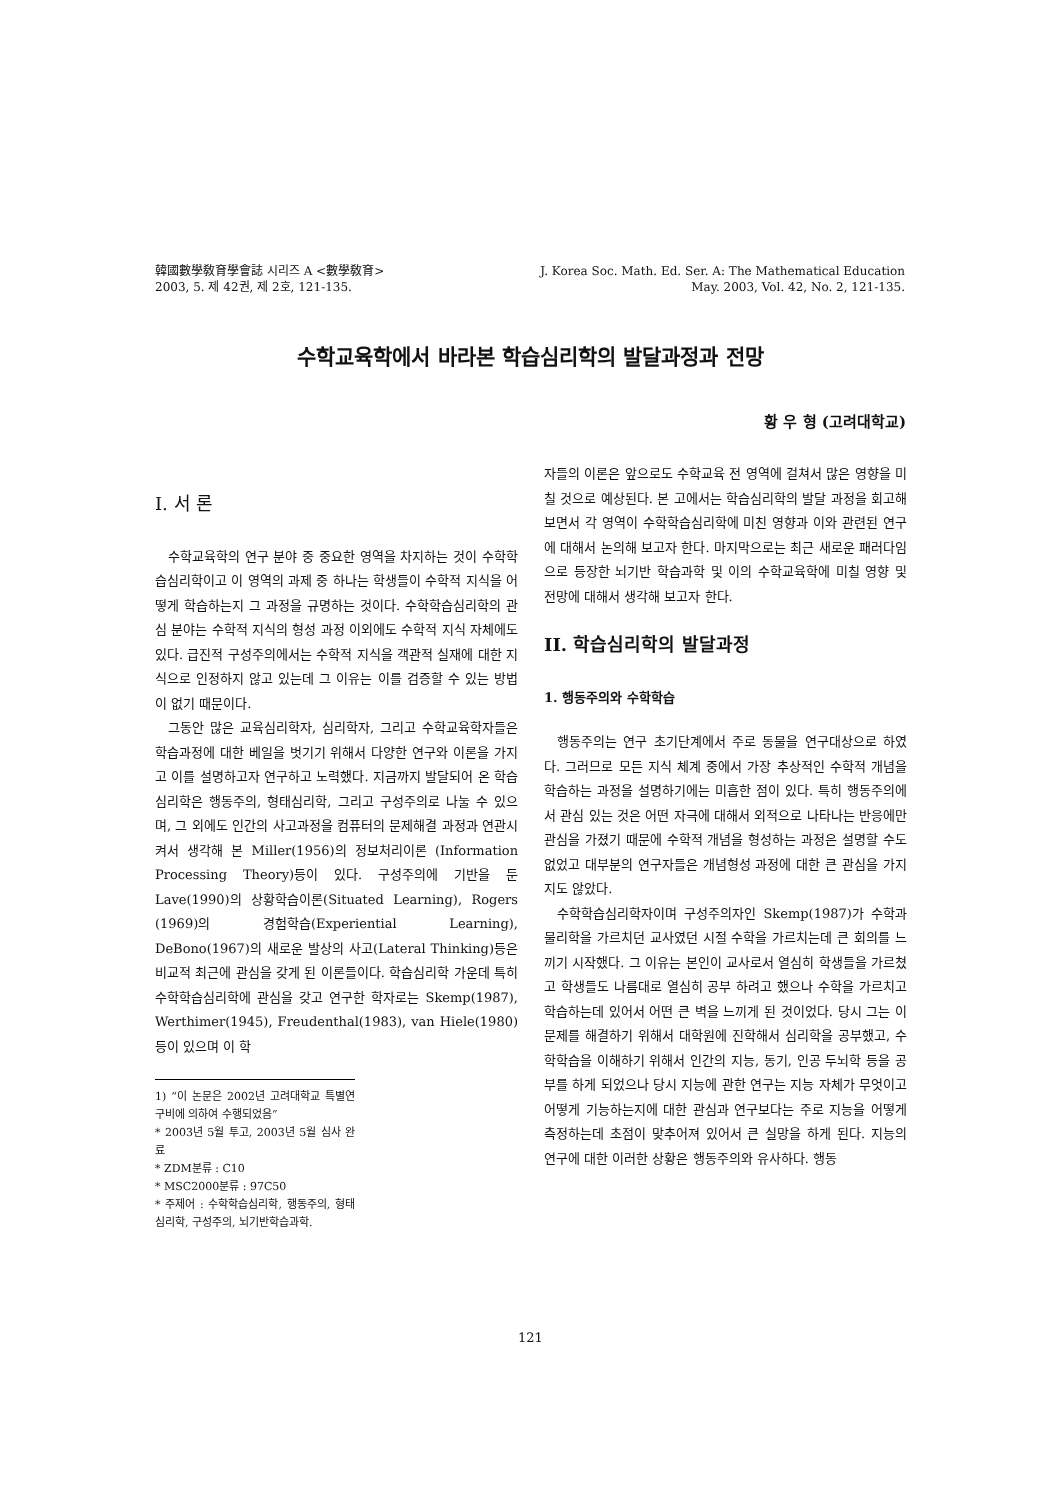韓國數學敎育學會誌 시리즈 A <數學敎育>
2003, 5. 제 42권, 제 2호, 121-135.
J. Korea Soc. Math. Ed. Ser. A: The Mathematical Education
May. 2003, Vol. 42, No. 2, 121-135.
수학교육학에서 바라본 학습심리학의 발달과정과 전망
황 우 형 (고려대학교)
I. 서 론
수학교육학의 연구 분야 중 중요한 영역을 차지하는 것이 수학학습심리학이고 이 영역의 과제 중 하나는 학생들이 수학적 지식을 어떻게 학습하는지 그 과정을 규명하는 것이다. 수학학습심리학의 관심 분야는 수학적 지식의 형성 과정 이외에도 수학적 지식 자체에도 있다. 급진적 구성주의에서는 수학적 지식을 객관적 실재에 대한 지식으로 인정하지 않고 있는데 그 이유는 이를 검증할 수 있는 방법이 없기 때문이다.
그동안 많은 교육심리학자, 심리학자, 그리고 수학교육학자들은 학습과정에 대한 베일을 벗기기 위해서 다양한 연구와 이론을 가지고 이를 설명하고자 연구하고 노력했다. 지금까지 발달되어 온 학습심리학은 행동주의, 형태심리학, 그리고 구성주의로 나눌 수 있으며, 그 외에도 인간의 사고과정을 컴퓨터의 문제해결 과정과 연관시켜서 생각해 본 Miller(1956)의 정보처리이론 (Information Processing Theory)등이 있다. 구성주의에 기반을 둔 Lave(1990)의 상황학습이론(Situated Learning), Rogers (1969)의 경험학습(Experiential Learning), DeBono(1967)의 새로운 발상의 사고(Lateral Thinking)등은 비교적 최근에 관심을 갖게 된 이론들이다. 학습심리학 가운데 특히 수학학습심리학에 관심을 갖고 연구한 학자로는 Skemp(1987), Werthimer(1945), Freudenthal(1983), van Hiele(1980) 등이 있으며 이 학
1) “이 논문은 2002년 고려대학교 특별연구비에 의하여 수행되었음”
* 2003년 5월 투고, 2003년 5월 심사 완료
* ZDM분류 : C10
* MSC2000분류 : 97C50
* 주제어 : 수학학습심리학, 행동주의, 형태심리학, 구성주의, 뇌기반학습과학.
자들의 이론은 앞으로도 수학교육 전 영역에 걸쳐서 많은 영향을 미칠 것으로 예상된다. 본 고에서는 학습심리학의 발달 과정을 회고해 보면서 각 영역이 수학학습심리학에 미친 영향과 이와 관련된 연구에 대해서 논의해 보고자 한다. 마지막으로는 최근 새로운 패러다임으로 등장한 뇌기반 학습과학 및 이의 수학교육학에 미칠 영향 및 전망에 대해서 생각해 보고자 한다.
II. 학습심리학의 발달과정
1. 행동주의와 수학학습
행동주의는 연구 초기단계에서 주로 동물을 연구대상으로 하였다. 그러므로 모든 지식 체계 중에서 가장 추상적인 수학적 개념을 학습하는 과정을 설명하기에는 미흡한 점이 있다. 특히 행동주의에서 관심 있는 것은 어떤 자극에 대해서 외적으로 나타나는 반응에만 관심을 가졌기 때문에 수학적 개념을 형성하는 과정은 설명할 수도 없었고 대부분의 연구자들은 개념형성 과정에 대한 큰 관심을 가지지도 않았다.
수학학습심리학자이며 구성주의자인 Skemp(1987)가 수학과 물리학을 가르치던 교사였던 시절 수학을 가르치는데 큰 회의를 느끼기 시작했다. 그 이유는 본인이 교사로서 열심히 학생들을 가르쳤고 학생들도 나름대로 열심히 공부 하려고 했으나 수학을 가르치고 학습하는데 있어서 어떤 큰 벽을 느끼게 된 것이었다. 당시 그는 이 문제를 해결하기 위해서 대학원에 진학해서 심리학을 공부했고, 수학학습을 이해하기 위해서 인간의 지능, 동기, 인공 두뇌학 등을 공부를 하게 되었으나 당시 지능에 관한 연구는 지능 자체가 무엇이고 어떻게 기능하는지에 대한 관심과 연구보다는 주로 지능을 어떻게 측정하는데 초점이 맞추어져 있어서 큰 실망을 하게 된다. 지능의 연구에 대한 이러한 상황은 행동주의와 유사하다. 행동
121